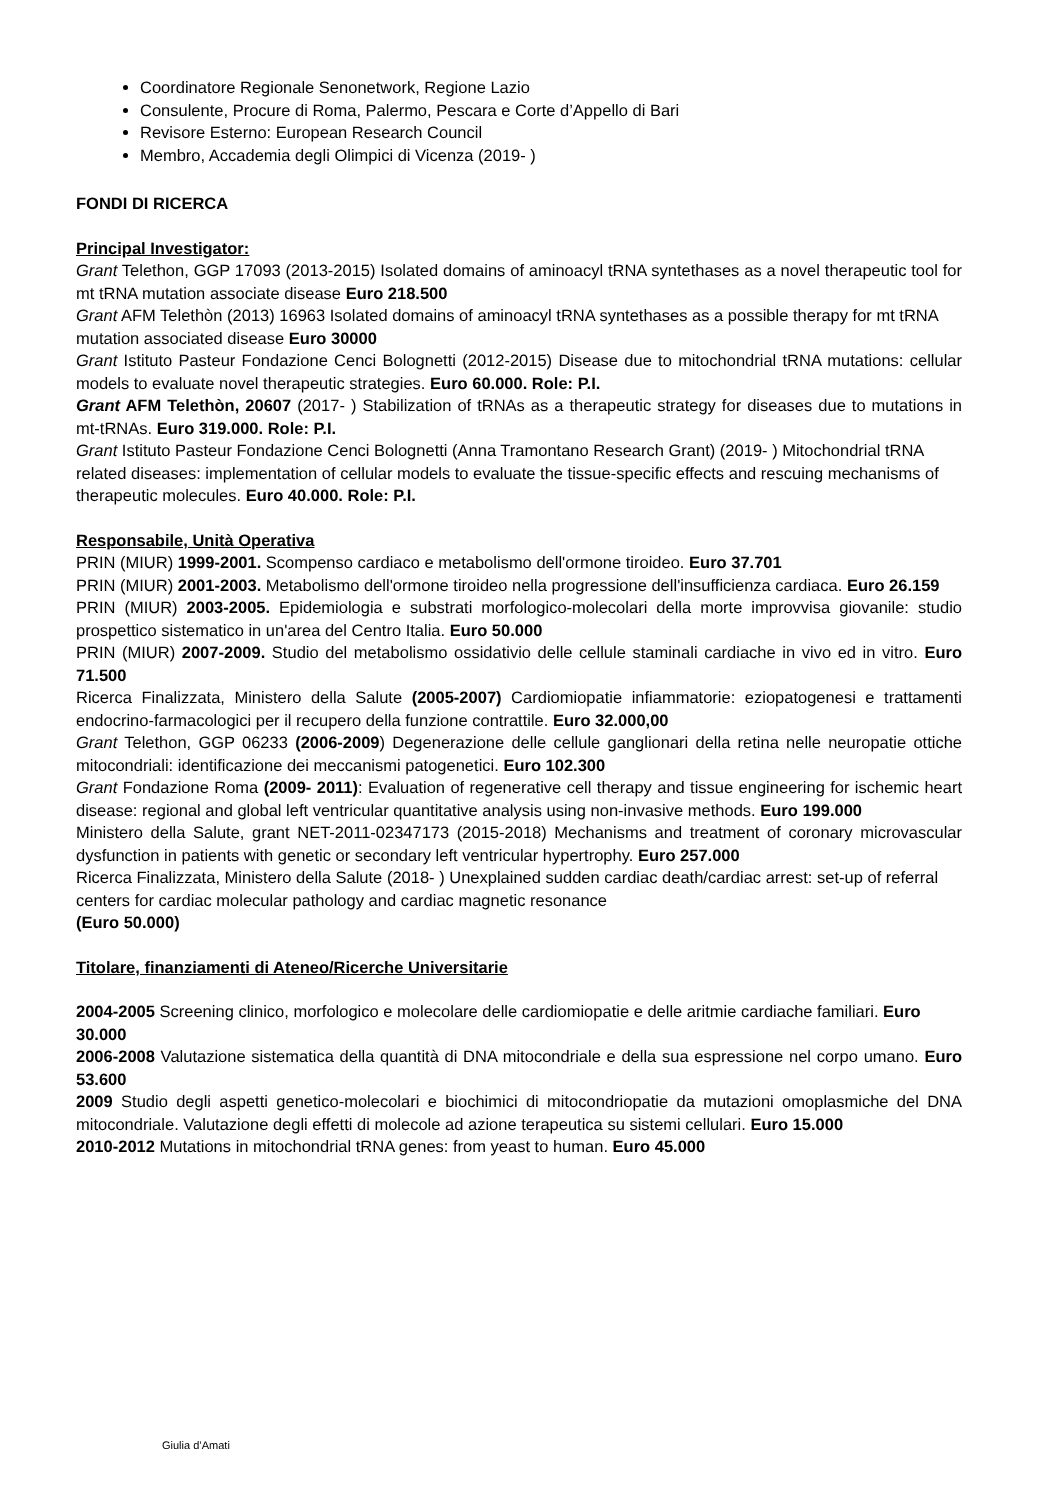Coordinatore Regionale Senonetwork, Regione Lazio
Consulente, Procure di Roma, Palermo, Pescara e Corte d’Appello di Bari
Revisore Esterno: European Research Council
Membro, Accademia degli Olimpici di Vicenza (2019- )
FONDI DI RICERCA
Principal Investigator:
Grant Telethon, GGP 17093 (2013-2015) Isolated domains of aminoacyl tRNA syntethases as a novel therapeutic tool for mt tRNA mutation associate disease Euro 218.500
Grant AFM Telethòn (2013) 16963 Isolated domains of aminoacyl tRNA syntethases as a possible therapy for mt tRNA mutation associated disease Euro 30000
Grant Istituto Pasteur Fondazione Cenci Bolognetti (2012-2015) Disease due to mitochondrial tRNA mutations: cellular models to evaluate novel therapeutic strategies. Euro 60.000. Role: P.I.
Grant AFM Telethòn, 20607 (2017- ) Stabilization of tRNAs as a therapeutic strategy for diseases due to mutations in mt-tRNAs. Euro 319.000. Role: P.I.
Grant Istituto Pasteur Fondazione Cenci Bolognetti (Anna Tramontano Research Grant) (2019- ) Mitochondrial tRNA related diseases: implementation of cellular models to evaluate the tissue-specific effects and rescuing mechanisms of therapeutic molecules. Euro 40.000. Role: P.I.
Responsabile, Unità Operativa
PRIN (MIUR) 1999-2001. Scompenso cardiaco e metabolismo dell'ormone tiroideo. Euro 37.701
PRIN (MIUR) 2001-2003. Metabolismo dell'ormone tiroideo nella progressione dell'insufficienza cardiaca. Euro 26.159
PRIN (MIUR) 2003-2005. Epidemiologia e substrati morfologico-molecolari della morte improvvisa giovanile: studio prospettico sistematico in un'area del Centro Italia. Euro 50.000
PRIN (MIUR) 2007-2009. Studio del metabolismo ossidativio delle cellule staminali cardiache in vivo ed in vitro. Euro 71.500
Ricerca Finalizzata, Ministero della Salute (2005-2007) Cardiomiopatie infiammatorie: eziopatogenesi e trattamenti endocrino-farmacologici per il recupero della funzione contrattile. Euro 32.000,00
Grant Telethon, GGP 06233 (2006-2009) Degenerazione delle cellule ganglionari della retina nelle neuropatie ottiche mitocondriali: identificazione dei meccanismi patogenetici. Euro 102.300
Grant Fondazione Roma (2009- 2011): Evaluation of regenerative cell therapy and tissue engineering for ischemic heart disease: regional and global left ventricular quantitative analysis using non-invasive methods. Euro 199.000
Ministero della Salute, grant NET-2011-02347173 (2015-2018) Mechanisms and treatment of coronary microvascular dysfunction in patients with genetic or secondary left ventricular hypertrophy. Euro 257.000
Ricerca Finalizzata, Ministero della Salute (2018- ) Unexplained sudden cardiac death/cardiac arrest: set-up of referral centers for cardiac molecular pathology and cardiac magnetic resonance
(Euro 50.000)
Titolare, finanziamenti di Ateneo/Ricerche Universitarie
2004-2005 Screening clinico, morfologico e molecolare delle cardiomiopatie e delle aritmie cardiache familiari. Euro 30.000
2006-2008 Valutazione sistematica della quantità di DNA mitocondriale e della sua espressione nel corpo umano. Euro 53.600
2009 Studio degli aspetti genetico-molecolari e biochimici di mitocondriopatie da mutazioni omoplasmiche del DNA mitocondriale. Valutazione degli effetti di molecole ad azione terapeutica su sistemi cellulari. Euro 15.000
2010-2012 Mutations in mitochondrial tRNA genes: from yeast to human. Euro 45.000
Giulia d’Amati